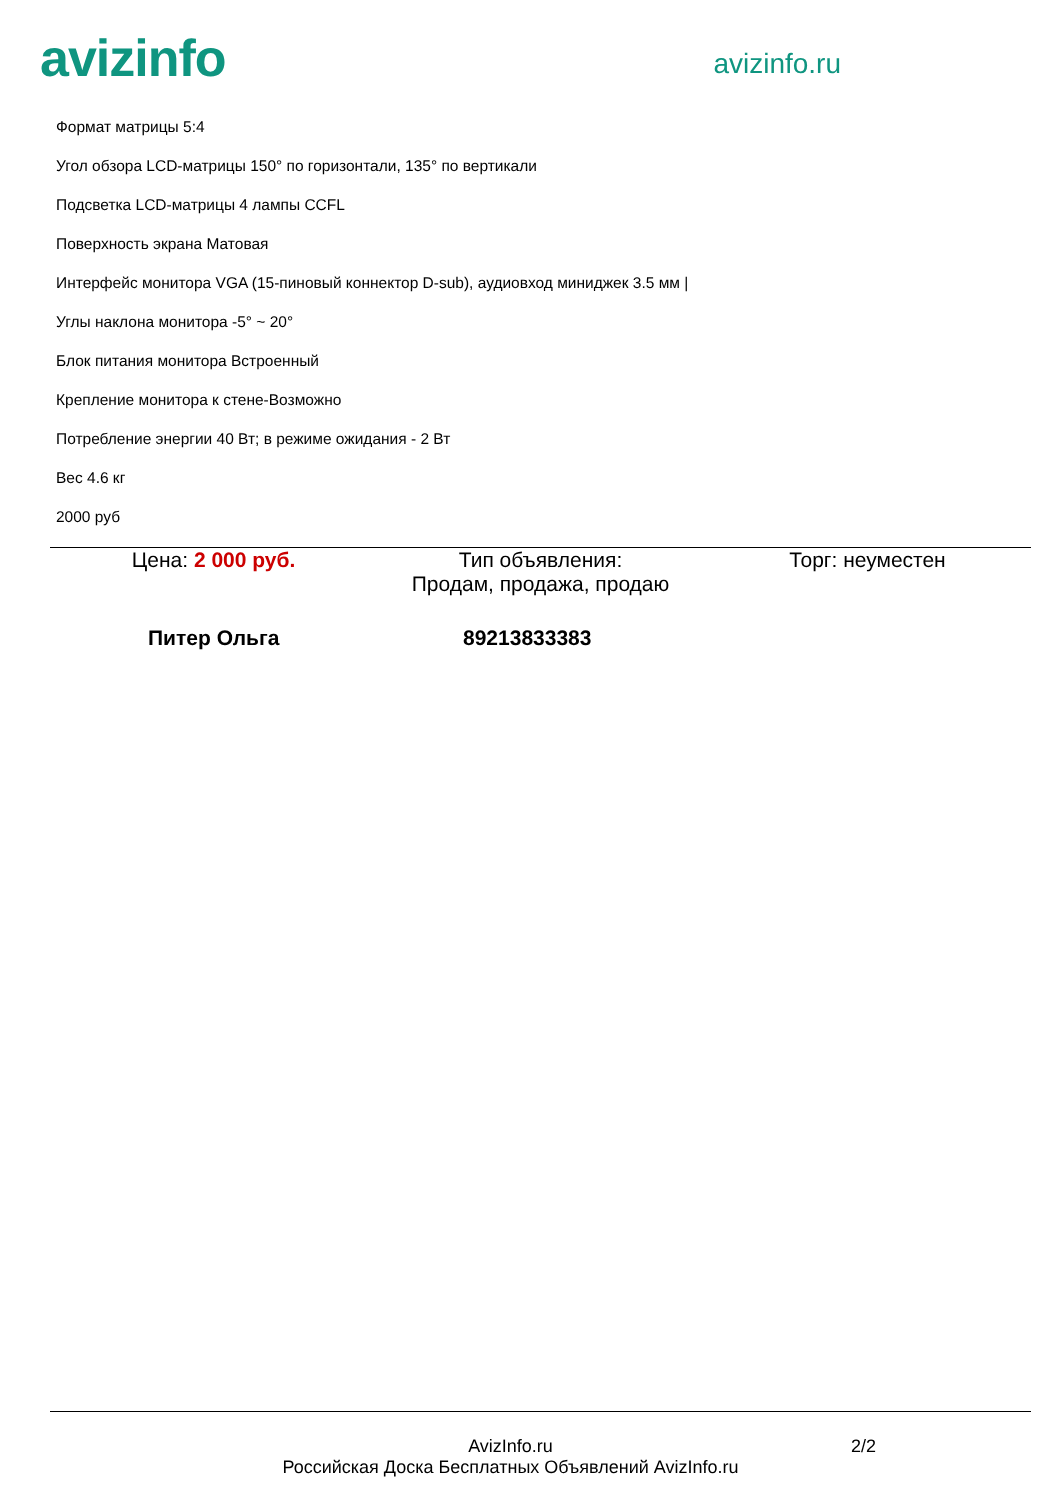avizinfo
avizinfo.ru
Формат матрицы 5:4
Угол обзора LCD-матрицы 150° по горизонтали, 135° по вертикали
Подсветка LCD-матрицы 4 лампы CCFL
Поверхность экрана Матовая
Интерфейс монитора VGA (15-пиновый коннектор D-sub), аудиовход миниджек 3.5 мм |
Углы наклона монитора -5° ~ 20°
Блок питания монитора Встроенный
Крепление монитора к стене-Возможно
Потребление энергии 40 Вт; в режиме ожидания - 2 Вт
Вес 4.6 кг
2000 руб
Цена: 2 000 руб. Тип объявления:
Продам, продажа, продаю
Торг: неуместен
Питер Ольга 89213833383
AvizInfo.ru
Российская Доска Бесплатных Объявлений AvizInfo.ru
2/2